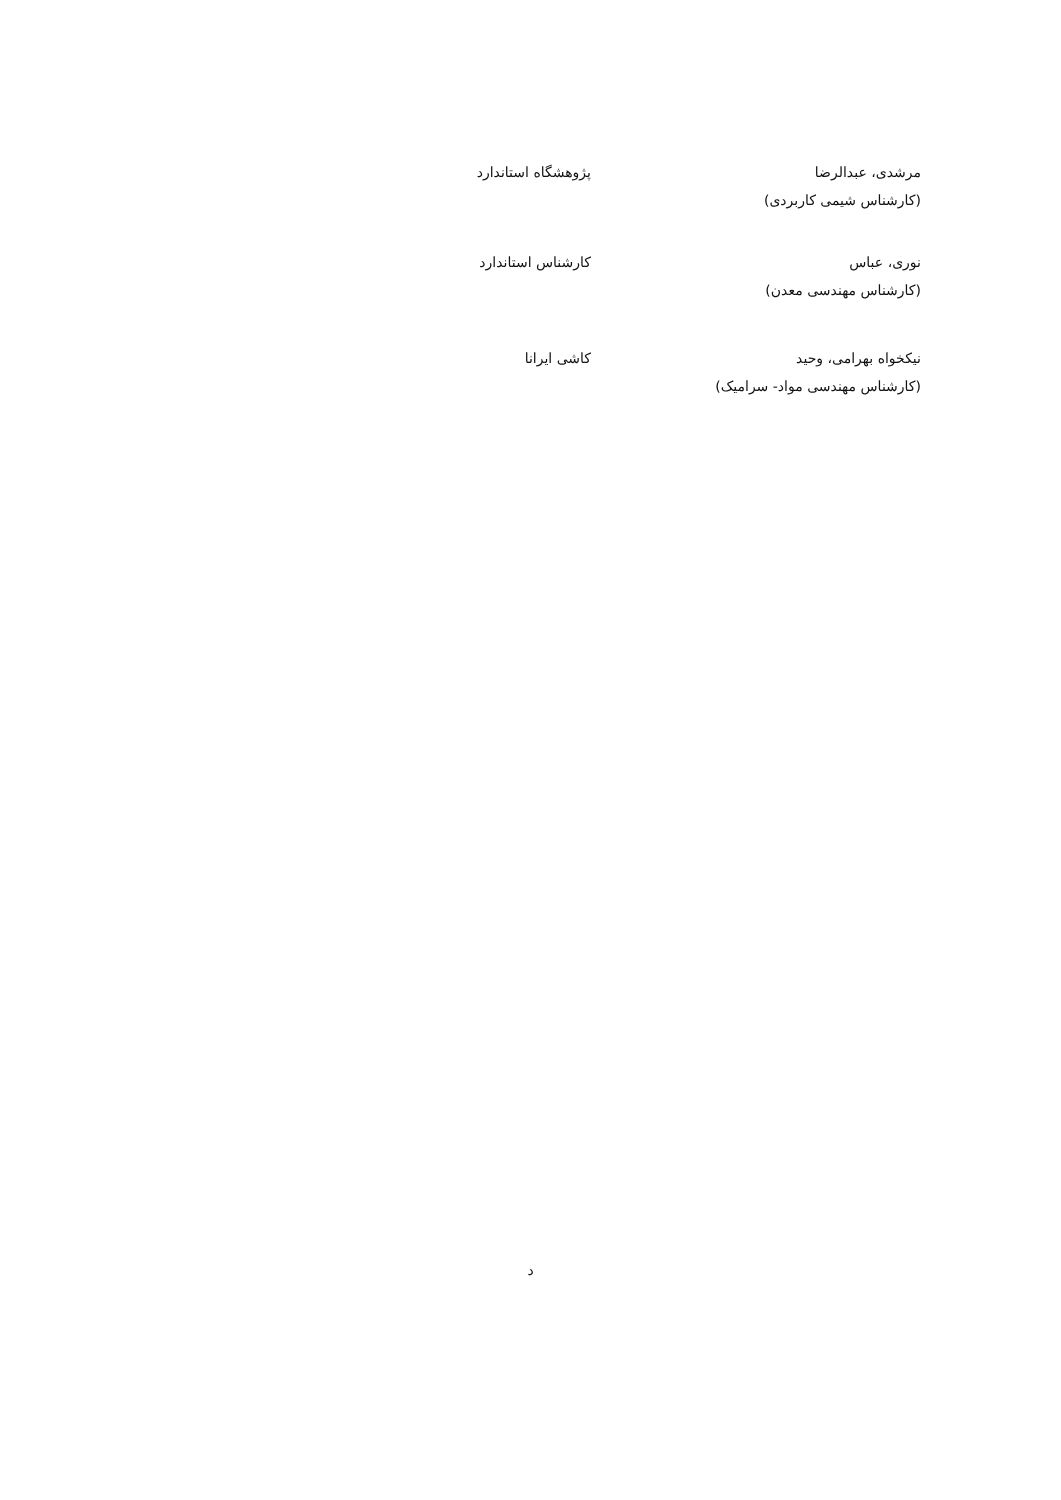مرشدی، عبدالرضا
(کارشناس شیمی کاربردی)
پژوهشگاه استاندارد
نوری، عباس
(کارشناس مهندسی معدن)
کارشناس استاندارد
نیکخواه بهرامی، وحید
(کارشناس مهندسی مواد- سرامیک)
کاشی ایرانا
د